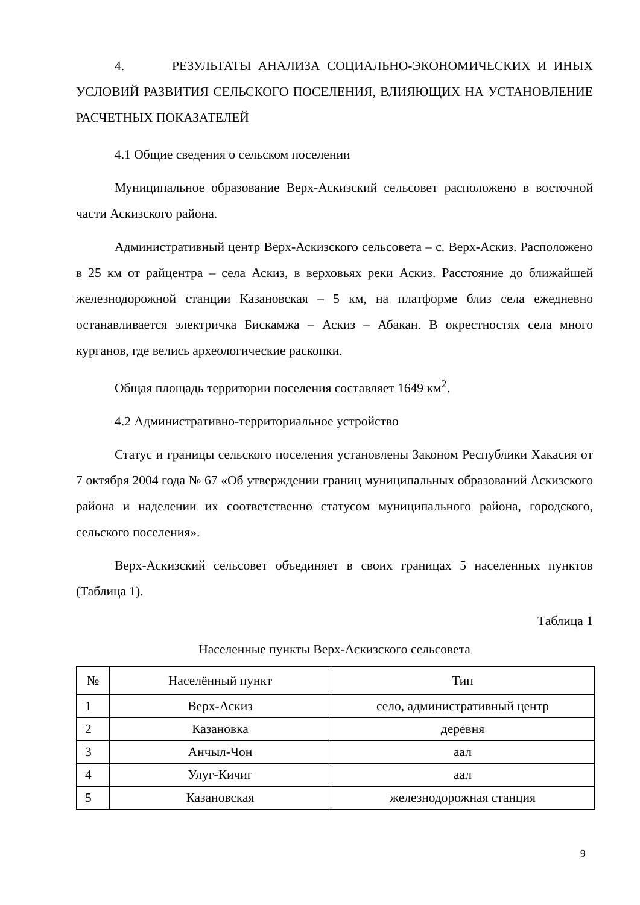4. РЕЗУЛЬТАТЫ АНАЛИЗА СОЦИАЛЬНО-ЭКОНОМИЧЕСКИХ И ИНЫХ УСЛОВИЙ РАЗВИТИЯ СЕЛЬСКОГО ПОСЕЛЕНИЯ, ВЛИЯЮЩИХ НА УСТАНОВЛЕНИЕ РАСЧЕТНЫХ ПОКАЗАТЕЛЕЙ
4.1 Общие сведения о сельском поселении
Муниципальное образование Верх-Аскизский сельсовет расположено в восточной части Аскизского района.
Административный центр Верх-Аскизского сельсовета – с. Верх-Аскиз. Расположено в 25 км от райцентра – села Аскиз, в верховьях реки Аскиз. Расстояние до ближайшей железнодорожной станции Казановская – 5 км, на платформе близ села ежедневно останавливается электричка Бискамжа – Аскиз – Абакан. В окрестностях села много курганов, где велись археологические раскопки.
Общая площадь территории поселения составляет 1649 км<sup>2</sup>.
4.2 Административно-территориальное устройство
Статус и границы сельского поселения установлены Законом Республики Хакасия от 7 октября 2004 года № 67 «Об утверждении границ муниципальных образований Аскизского района и наделении их соответственно статусом муниципального района, городского, сельского поселения».
Верх-Аскизский сельсовет объединяет в своих границах 5 населенных пунктов (Таблица 1).
Таблица 1
Населенные пункты Верх-Аскизского сельсовета
| № | Населённый пункт | Тип |
| --- | --- | --- |
| 1 | Верх-Аскиз | село, административный центр |
| 2 | Казановка | деревня |
| 3 | Анчыл-Чон | аал |
| 4 | Улуг-Кичиг | аал |
| 5 | Казановская | железнодорожная станция |
9